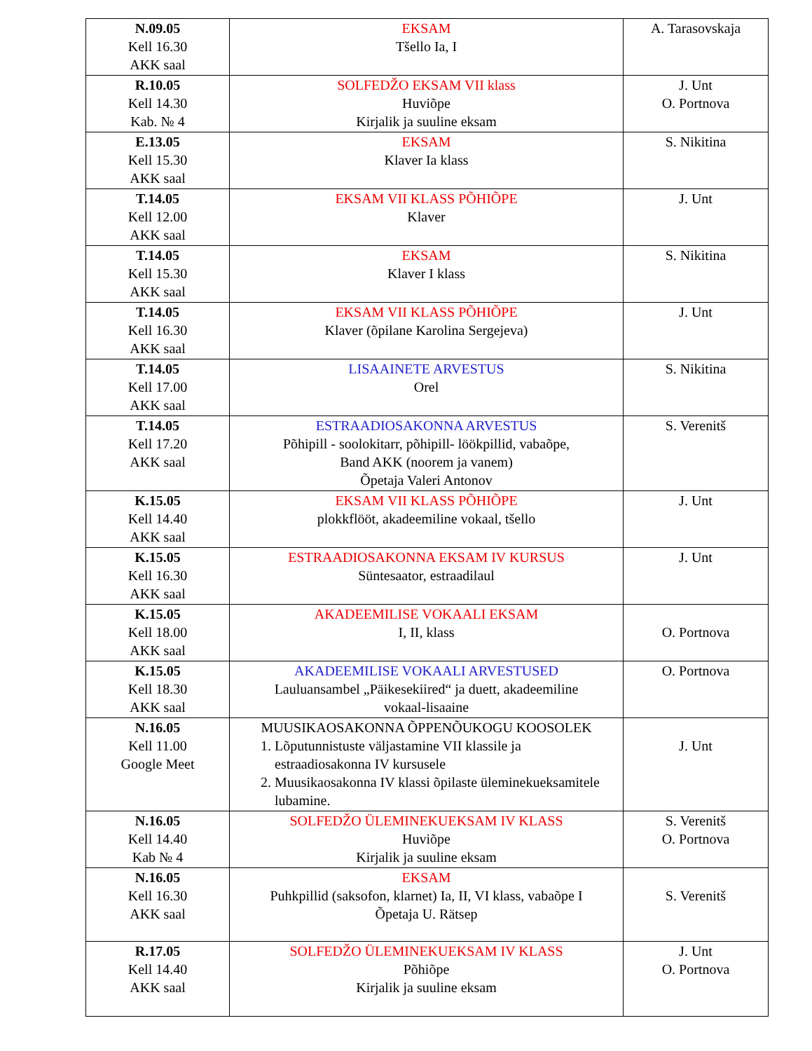| N.09.05 Kell 16.30 AKK saal | EKSAM Tšello Ia, I | A. Tarasovskaja |
| R.10.05 Kell 14.30 Kab. № 4 | SOLFEDŽO EKSAM VII klass Huviõpe Kirjalik ja suuline eksam | J. Unt O. Portnova |
| E.13.05 Kell 15.30 AKK saal | EKSAM Klaver Ia klass | S. Nikitina |
| T.14.05 Kell 12.00 AKK saal | EKSAM VII KLASS PÕHIÕPE Klaver | J. Unt |
| T.14.05 Kell 15.30 AKK saal | EKSAM Klaver I klass | S. Nikitina |
| T.14.05 Kell 16.30 AKK saal | EKSAM VII KLASS PÕHIÕPE Klaver (õpilane Karolina Sergejeva) | J. Unt |
| T.14.05 Kell 17.00 AKK saal | LISAAINETE ARVESTUS Orel | S. Nikitina |
| T.14.05 Kell 17.20 AKK saal | ESTRAADIOSAKONNA ARVESTUS Põhipill - soolokitarr, põhipill- löökpillid, vabaõpe, Band AKK (noorem ja vanem) Õpetaja Valeri Antonov | S. Verenitš |
| K.15.05 Kell 14.40 AKK saal | EKSAM VII KLASS PÕHIÕPE plokkflööt, akadeemiline vokaal, tšello | J. Unt |
| K.15.05 Kell 16.30 AKK saal | ESTRAADIOSAKONNA EKSAM IV KURSUS Süntesaator, estraadilaul | J. Unt |
| K.15.05 Kell 18.00 AKK saal | AKADEEMILISE VOKAALI EKSAM I, II, klass | O. Portnova |
| K.15.05 Kell 18.30 AKK saal | AKADEEMILISE VOKAALI ARVESTUSED Lauluansambel „Päikesekiired“ ja duett, akadeemiline vokaal-lisaaine | O. Portnova |
| N.16.05 Kell 11.00 Google Meet | MUUSIKAOSAKONNA ÕPPENÕUKOGU KOOSOLEK 1. Lõputunnistuste väljastamine VII klassile ja estraadiosakonna IV kursusele 2. Muusikaosakonna IV klassi õpilaste üleminekueksamitele lubamine. | J. Unt |
| N.16.05 Kell 14.40 Kab № 4 | SOLFEDŽO ÜLEMINEKUEKSAM IV KLASS Huviõpe Kirjalik ja suuline eksam | S. Verenitš O. Portnova |
| N.16.05 Kell 16.30 AKK saal | EKSAM Puhkpillid (saksofon, klarnet) Ia, II, VI klass, vabaõpe I Õpetaja U. Rätsep | S. Verenitš |
| R.17.05 Kell 14.40 AKK saal | SOLFEDŽO ÜLEMINEKUEKSAM IV KLASS Põhiõpe Kirjalik ja suuline eksam | J. Unt O. Portnova |